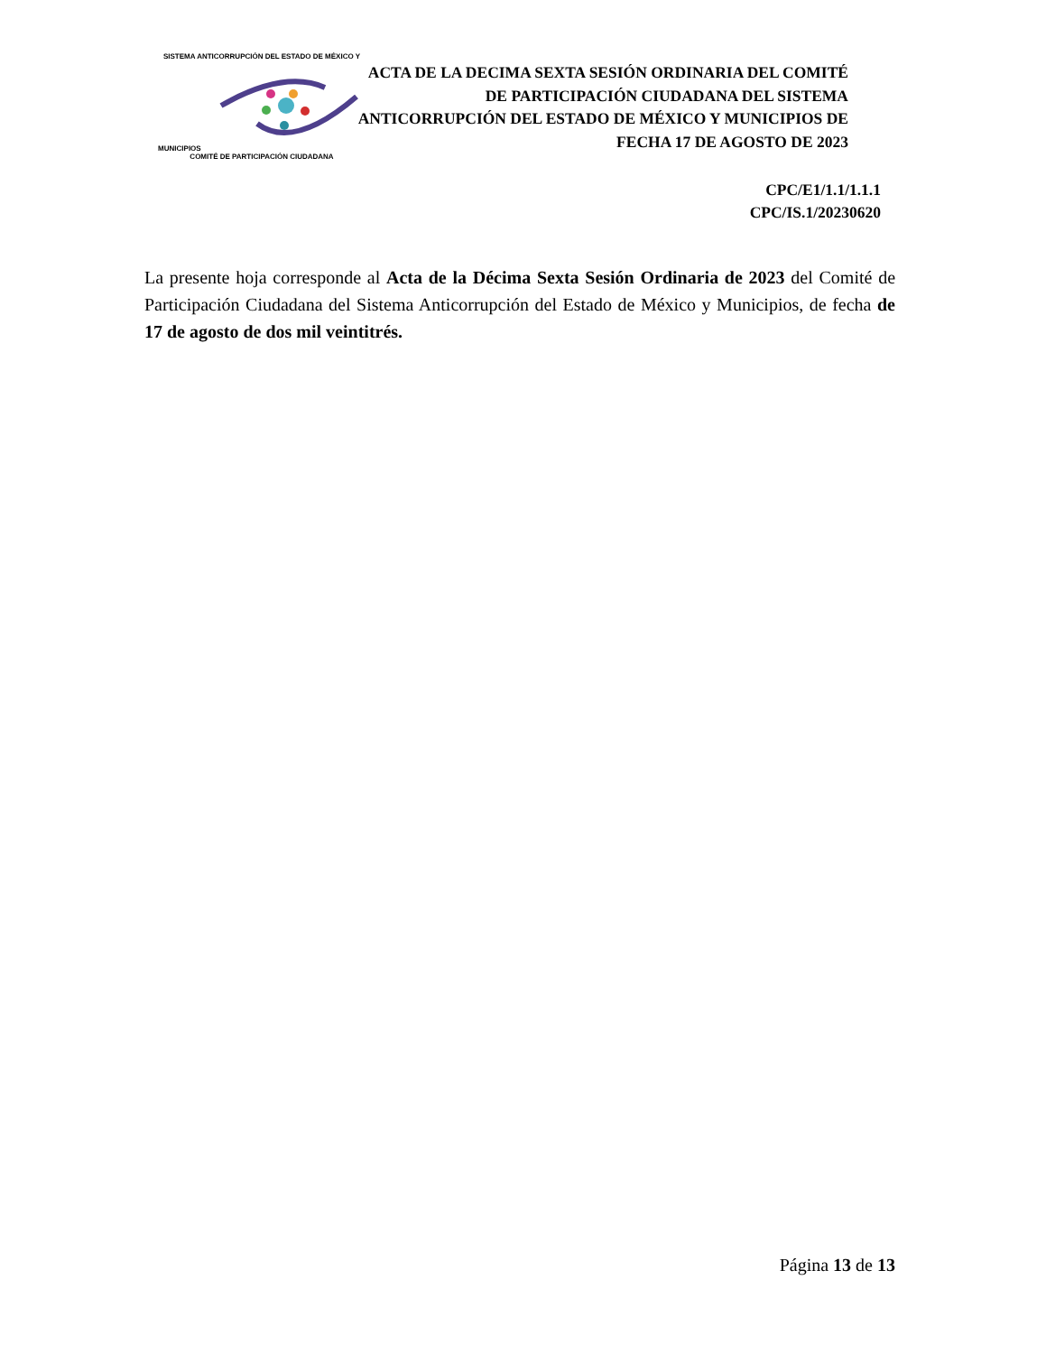SISTEMA ANTICORRUPCIÓN DEL ESTADO DE MÉXICO Y MUNICIPIOS
COMITÉ DE PARTICIPACIÓN CIUDADANA
ACTA DE LA DECIMA SEXTA SESIÓN ORDINARIA DEL COMITÉ DE PARTICIPACIÓN CIUDADANA DEL SISTEMA ANTICORRUPCIÓN DEL ESTADO DE MÉXICO Y MUNICIPIOS DE FECHA 17 DE AGOSTO DE 2023
CPC/E1/1.1/1.1.1
CPC/IS.1/20230620
La presente hoja corresponde al Acta de la Décima Sexta Sesión Ordinaria de 2023 del Comité de Participación Ciudadana del Sistema Anticorrupción del Estado de México y Municipios, de fecha de 17 de agosto de dos mil veintitrés.
Página 13 de 13